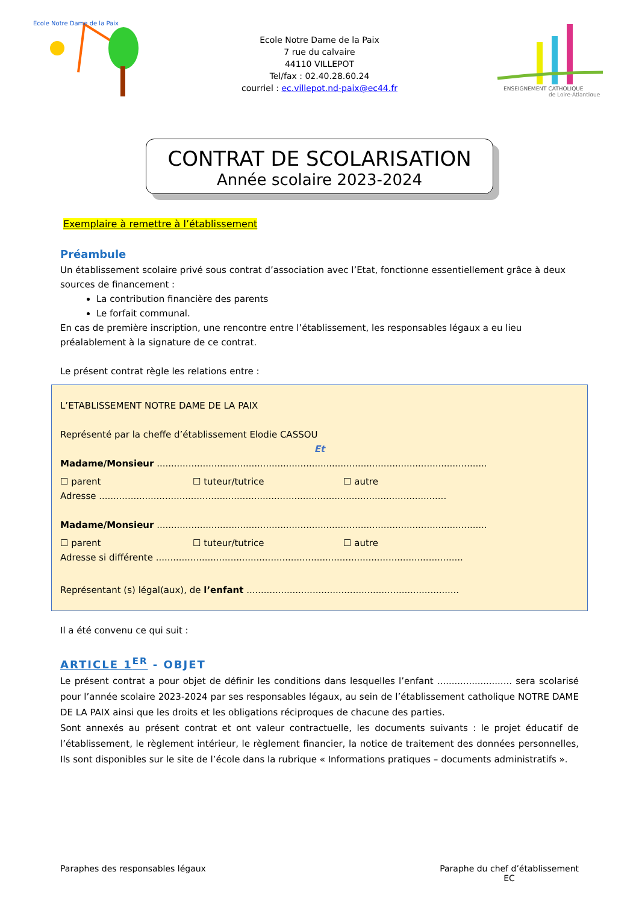Ecole Notre Dame de la Paix
Ecole Notre Dame de la Paix
7 rue du calvaire
44110 VILLEPOT
Tel/fax : 02.40.28.60.24
courriel : ec.villepot.nd-paix@ec44.fr
ENSEIGNEMENT CATHOLIQUE
de Loire-Atlantique
CONTRAT DE SCOLARISATION
Année scolaire 2023-2024
Exemplaire à remettre à l’établissement
Préambule
Un établissement scolaire privé sous contrat d’association avec l’Etat, fonctionne essentiellement grâce à deux sources de financement :
La contribution financière des parents
Le forfait communal.
En cas de première inscription, une rencontre entre l’établissement, les responsables légaux a eu lieu préalablement à la signature de ce contrat.
Le présent contrat règle les relations entre :
L’ETABLISSEMENT NOTRE DAME DE LA PAIX
Représenté par la cheffe d’établissement Elodie CASSOU
Et
Madame/Monsieur ...................................................................................................................
☐ parent ☐ tuteur/tutrice ☐ autre
Adresse .........................................................................................................................
Madame/Monsieur ...................................................................................................................
☐ parent ☐ tuteur/tutrice ☐ autre
Adresse si différente ...........................................................................................................
Représentant (s) légal(aux), de l’enfant ..........................................................................
Il a été convenu ce qui suit :
ARTICLE 1<sup>ER</sup> - OBJET
Le présent contrat a pour objet de définir les conditions dans lesquelles l’enfant .......................... sera scolarisé pour l’année scolaire 2023-2024 par ses responsables légaux, au sein de l’établissement catholique NOTRE DAME DE LA PAIX ainsi que les droits et les obligations réciproques de chacune des parties.
Sont annexés au présent contrat et ont valeur contractuelle, les documents suivants : le projet éducatif de l’établissement, le règlement intérieur, le règlement financier, la notice de traitement des données personnelles, Ils sont disponibles sur le site de l’école dans la rubrique « Informations pratiques – documents administratifs ».
Paraphes des responsables légaux
Paraphe du chef d’établissement
EC